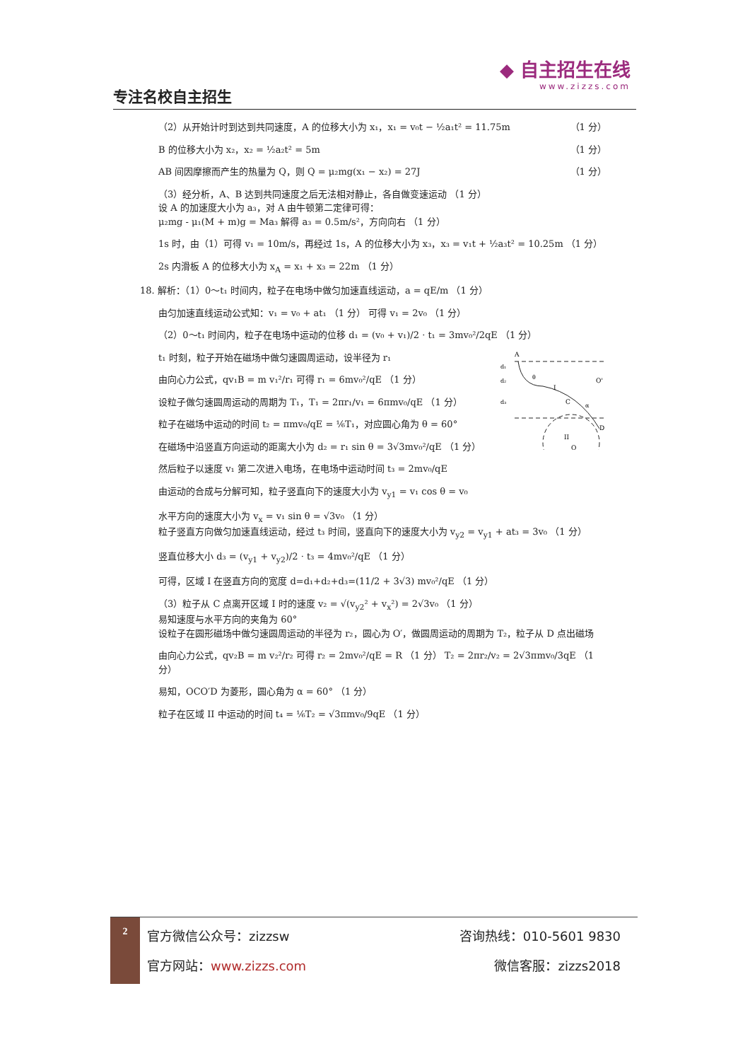专注名校自主招生
◆ 自主招生在线
www.zizzs.com
（2）从开始计时到达到共同速度，A 的位移大小为 x₁，x₁ = v₀t − ½a₁t² = 11.75m （1 分）
B 的位移大小为 x₂，x₂ = ½a₂t² = 5m （1 分）
AB 间因摩擦而产生的热量为 Q，则 Q = μ₂mg(x₁ − x₂) = 27J （1 分）
（3）经分析，A、B 达到共同速度之后无法相对静止，各自做变速运动 （1 分）
设 A 的加速度大小为 a₃，对 A 由牛顿第二定律可得：
μ₂mg - μ₁(M + m)g = Ma₃ 解得 a₃ = 0.5m/s²，方向向右 （1 分）
1s 时，由（1）可得 v₁ = 10m/s，再经过 1s，A 的位移大小为 x₃，x₃ = v₁t + ½a₃t² = 10.25m （1 分）
2s 内滑板 A 的位移大小为 x<sub>A</sub> = x₁ + x₃ = 22m （1 分）
18. 解析：（1）0～t₁ 时间内，粒子在电场中做匀加速直线运动，a = qE/m （1 分）
由匀加速直线运动公式知：v₁ = v₀ + at₁ （1 分） 可得 v₁ = 2v₀ （1 分）
（2）0～t₁ 时间内，粒子在电场中运动的位移 d₁ = (v₀ + v₁)/2 · t₁ = 3mv₀²/2qE （1 分）
A
I
II
C
D
O'
O
d₁
d₂
d₃
θ
α
t₁ 时刻，粒子开始在磁场中做匀速圆周运动，设半径为 r₁
由向心力公式，qv₁B = m v₁²/r₁ 可得 r₁ = 6mv₀²/qE （1 分）
设粒子做匀速圆周运动的周期为 T₁，T₁ = 2πr₁/v₁ = 6πmv₀/qE （1 分）
粒子在磁场中运动的时间 t₂ = πmv₀/qE = ⅙T₁，对应圆心角为 θ = 60°
在磁场中沿竖直方向运动的距离大小为 d₂ = r₁ sin θ = 3√3mv₀²/qE （1 分）
然后粒子以速度 v₁ 第二次进入电场，在电场中运动时间 t₃ = 2mv₀/qE
由运动的合成与分解可知，粒子竖直向下的速度大小为 v<sub>y1</sub> = v₁ cos θ = v₀
水平方向的速度大小为 v<sub>x</sub> = v₁ sin θ = √3v₀ （1 分）
粒子竖直方向做匀加速直线运动，经过 t₃ 时间，竖直向下的速度大小为 v<sub>y2</sub> = v<sub>y1</sub> + at₃ = 3v₀ （1 分）
竖直位移大小 d₃ = (v<sub>y1</sub> + v<sub>y2</sub>)/2 · t₃ = 4mv₀²/qE （1 分）
可得，区域 I 在竖直方向的宽度 d=d₁+d₂+d₃=(11/2 + 3√3) mv₀²/qE （1 分）
（3）粒子从 C 点离开区域 I 时的速度 v₂ = √(v<sub>y2</sub>² + v<sub>x</sub>²) = 2√3v₀ （1 分）
易知速度与水平方向的夹角为 60°
设粒子在圆形磁场中做匀速圆周运动的半径为 r₂，圆心为 O′，做圆周运动的周期为 T₂，粒子从 D 点出磁场
由向心力公式，qv₂B = m v₂²/r₂ 可得 r₂ = 2mv₀²/qE = R （1 分） T₂ = 2πr₂/v₂ = 2√3πmv₀/3qE （1 分）
易知，OCO′D 为菱形，圆心角为 α = 60° （1 分）
粒子在区域 II 中运动的时间 t₄ = ⅙T₂ = √3πmv₀/9qE （1 分）
2
官方微信公众号：zizzsw 咨询热线：010-5601 9830
官方网站：www.zizzs.com 微信客服：zizzs2018